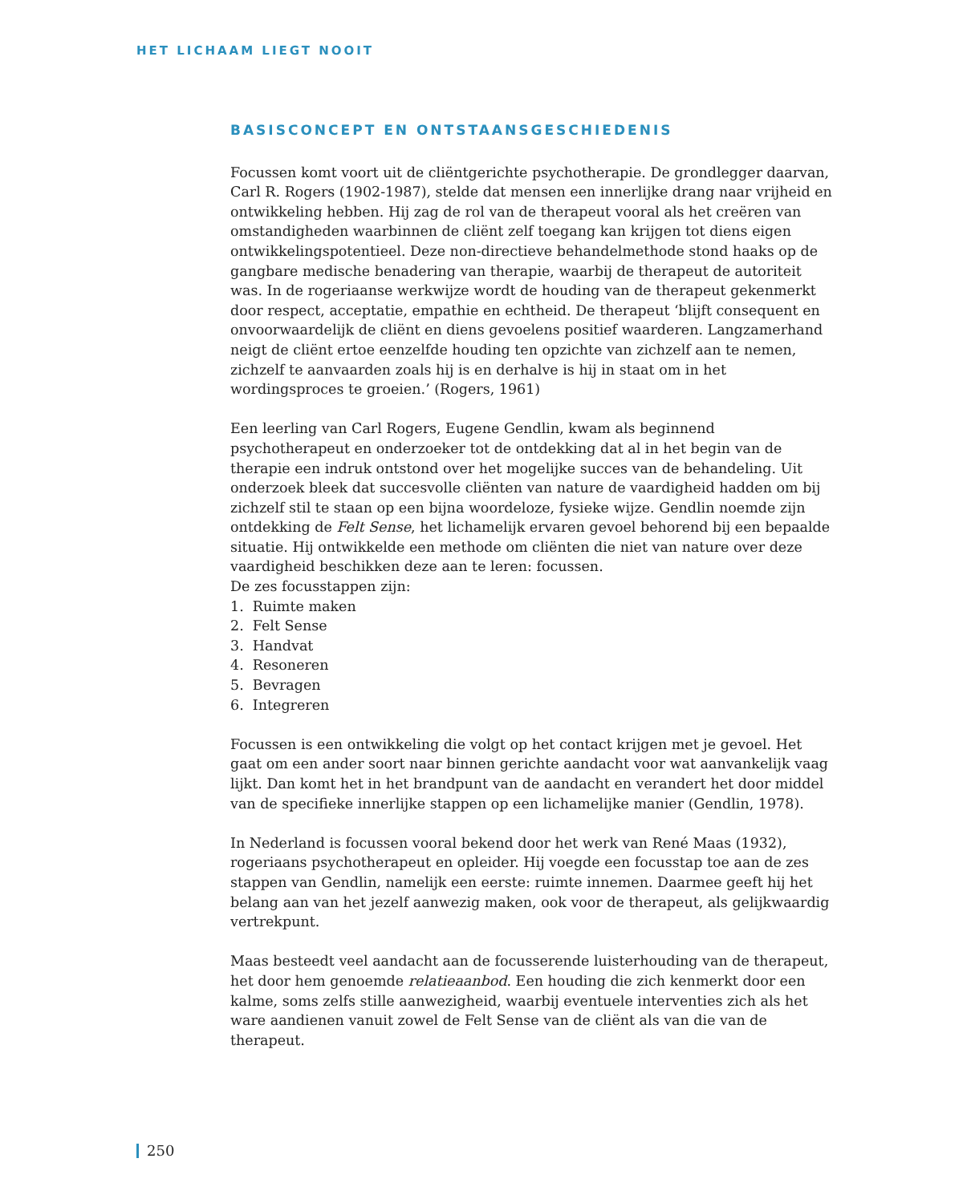HET LICHAAM LIEGT NOOIT
BASISCONCEPT EN ONTSTAANSGESCHIEDENIS
Focussen komt voort uit de cliëntgerichte psychotherapie. De grondlegger daarvan, Carl R. Rogers (1902-1987), stelde dat mensen een innerlijke drang naar vrijheid en ontwikkeling hebben. Hij zag de rol van de therapeut vooral als het creëren van omstandigheden waarbinnen de cliënt zelf toegang kan krijgen tot diens eigen ontwikkelingspotentieel. Deze non-directieve behandelmethode stond haaks op de gangbare medische benadering van therapie, waarbij de therapeut de autoriteit was. In de rogeriaanse werkwijze wordt de houding van de therapeut gekenmerkt door respect, acceptatie, empathie en echtheid. De therapeut ‘blijft consequent en onvoorwaardelijk de cliënt en diens gevoelens positief waarderen. Langzamerhand neigt de cliënt ertoe eenzelfde houding ten opzichte van zichzelf aan te nemen, zichzelf te aanvaarden zoals hij is en derhalve is hij in staat om in het wordingsproces te groeien.’ (Rogers, 1961)
Een leerling van Carl Rogers, Eugene Gendlin, kwam als beginnend psychotherapeut en onderzoeker tot de ontdekking dat al in het begin van de therapie een indruk ontstond over het mogelijke succes van de behandeling. Uit onderzoek bleek dat succesvolle cliënten van nature de vaardigheid hadden om bij zichzelf stil te staan op een bijna woordeloze, fysieke wijze. Gendlin noemde zijn ontdekking de Felt Sense, het lichamelijk ervaren gevoel behorend bij een bepaalde situatie. Hij ontwikkelde een methode om cliënten die niet van nature over deze vaardigheid beschikken deze aan te leren: focussen.
De zes focusstappen zijn:
1. Ruimte maken
2. Felt Sense
3. Handvat
4. Resoneren
5. Bevragen
6. Integreren
Focussen is een ontwikkeling die volgt op het contact krijgen met je gevoel. Het gaat om een ander soort naar binnen gerichte aandacht voor wat aanvankelijk vaag lijkt. Dan komt het in het brandpunt van de aandacht en verandert het door middel van de specifieke innerlijke stappen op een lichamelijke manier (Gendlin, 1978).
In Nederland is focussen vooral bekend door het werk van René Maas (1932), rogeriaans psychotherapeut en opleider. Hij voegde een focusstap toe aan de zes stappen van Gendlin, namelijk een eerste: ruimte innemen. Daarmee geeft hij het belang aan van het jezelf aanwezig maken, ook voor de therapeut, als gelijkwaardig vertrekpunt.
Maas besteedt veel aandacht aan de focusserende luisterhouding van de therapeut, het door hem genoemde relatieaanbod. Een houding die zich kenmerkt door een kalme, soms zelfs stille aanwezigheid, waarbij eventuele interventies zich als het ware aandienen vanuit zowel de Felt Sense van de cliënt als van die van de therapeut.
250